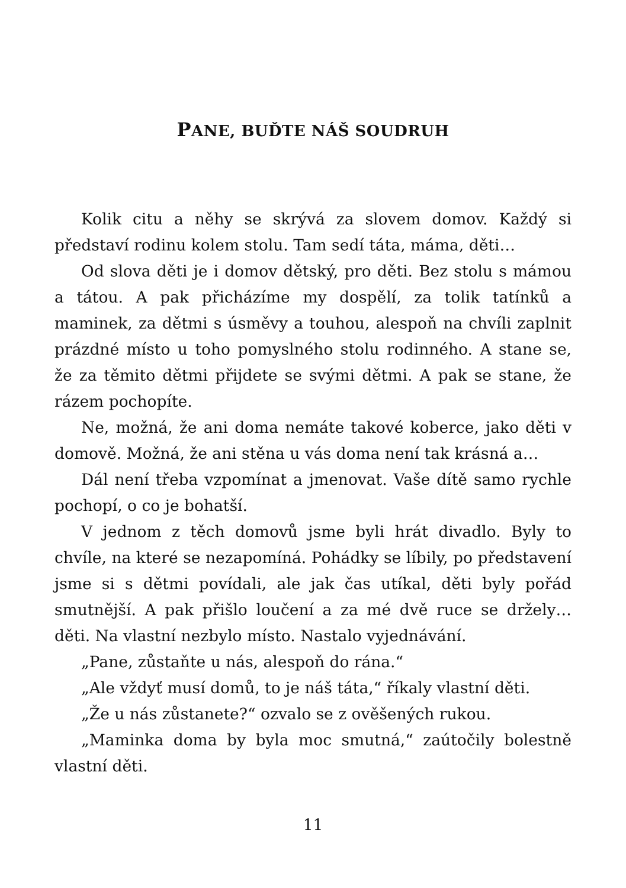PANE, BUĎTE NÁŠ SOUDRUH
Kolik citu a něhy se skrývá za slovem domov. Každý si představí rodinu kolem stolu. Tam sedí táta, máma, děti…
Od slova děti je i domov dětský, pro děti. Bez stolu s mámou a tátou. A pak přicházíme my dospělí, za tolik tatínků a maminek, za dětmi s úsměvy a touhou, alespoň na chvíli zaplnit prázdné místo u toho pomyslného stolu rodinného. A stane se, že za těmito dětmi přijdete se svými dětmi. A pak se stane, že rázem pochopíte.
Ne, možná, že ani doma nemáte takové koberce, jako děti v domově. Možná, že ani stěna u vás doma není tak krásná a…
Dál není třeba vzpomínat a jmenovat. Vaše dítě samo rychle pochopí, o co je bohatší.
V jednom z těch domovů jsme byli hrát divadlo. Byly to chvíle, na které se nezapomíná. Pohádky se líbily, po představení jsme si s dětmi povídali, ale jak čas utíkal, děti byly pořád smutnější. A pak přišlo loučení a za mé dvě ruce se držely… děti. Na vlastní nezbylo místo. Nastalo vyjednávání.
„Pane, zůstaňte u nás, alespoň do rána.“
„Ale vždyť musí domů, to je náš táta,“ říkaly vlastní děti.
„Že u nás zůstanete?“ ozvalo se z ověšených rukou.
„Maminka doma by byla moc smutná,“ zaútočily bolestně vlastní děti.
11